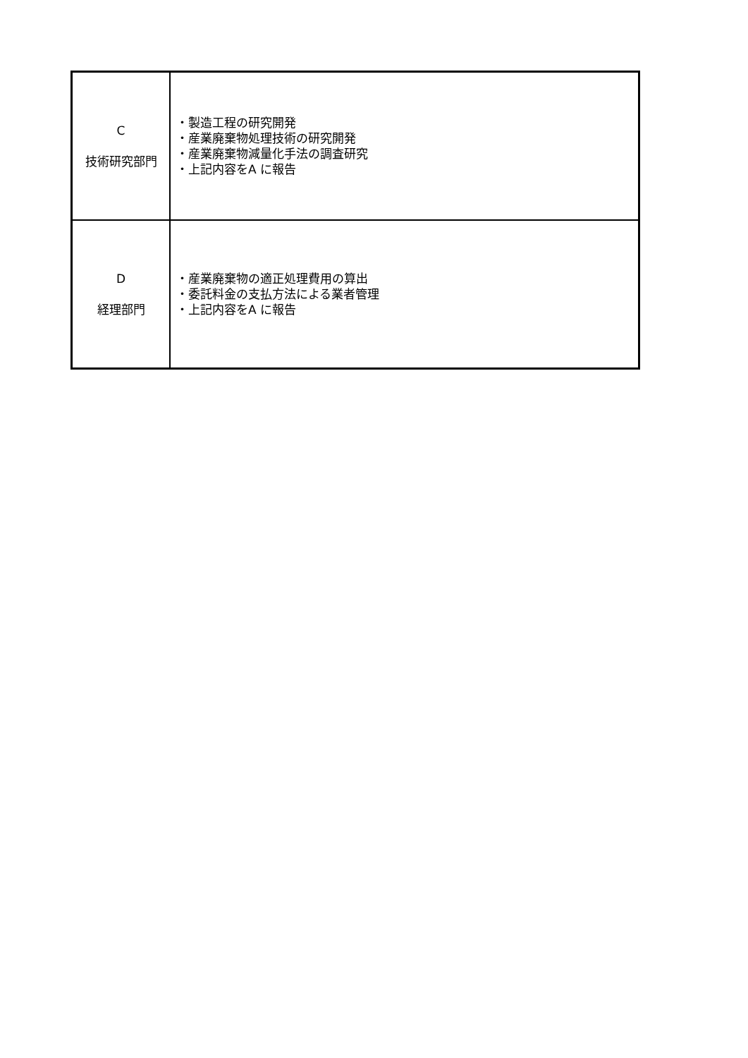| C 技術研究部門 | ・製造工程の研究開発 ・産業廃棄物処理技術の研究開発 ・産業廃棄物減量化手法の調査研究 ・上記内容をA に報告 |
| D 経理部門 | ・産業廃棄物の適正処理費用の算出 ・委託料金の支払方法による業者管理 ・上記内容をA に報告 |